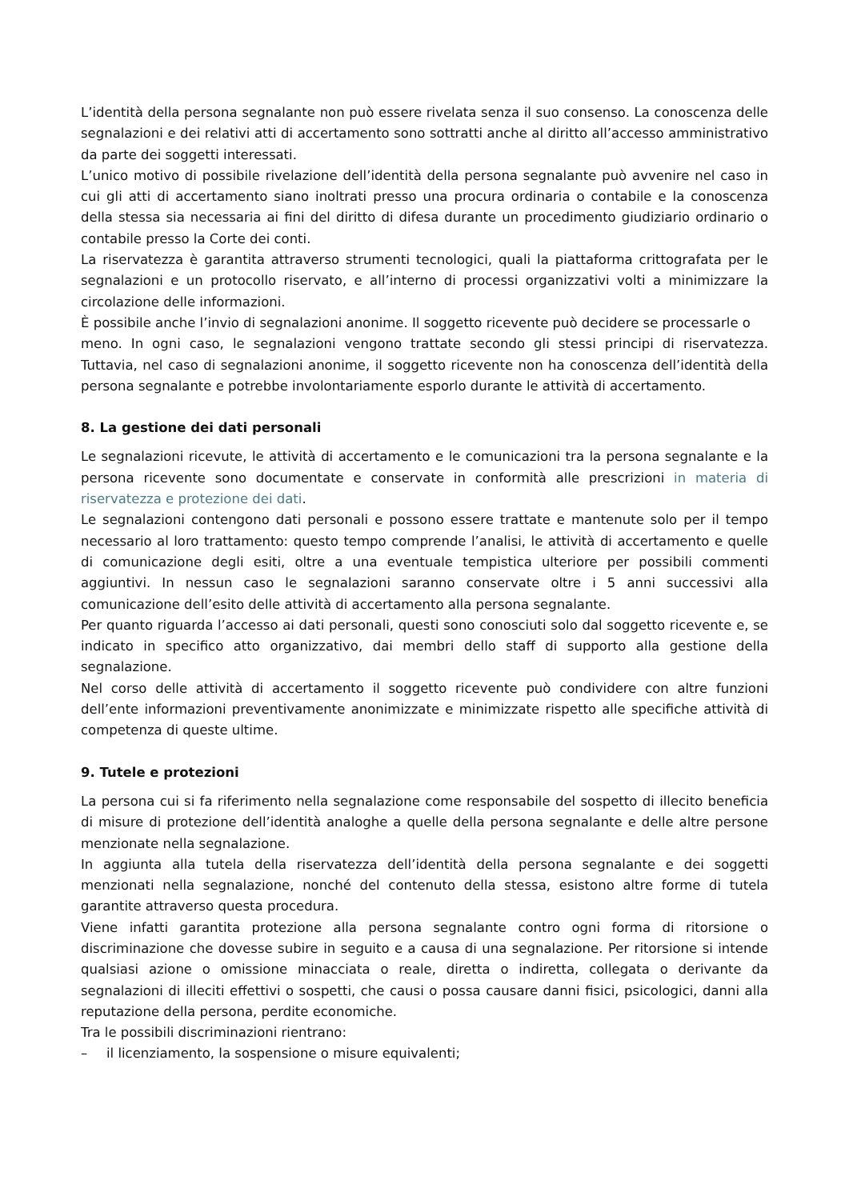L’identità della persona segnalante non può essere rivelata senza il suo consenso. La conoscenza delle segnalazioni e dei relativi atti di accertamento sono sottratti anche al diritto all’accesso amministrativo da parte dei soggetti interessati.
L’unico motivo di possibile rivelazione dell’identità della persona segnalante può avvenire nel caso in cui gli atti di accertamento siano inoltrati presso una procura ordinaria o contabile e la conoscenza della stessa sia necessaria ai fini del diritto di difesa durante un procedimento giudiziario ordinario o contabile presso la Corte dei conti.
La riservatezza è garantita attraverso strumenti tecnologici, quali la piattaforma crittografata per le segnalazioni e un protocollo riservato, e all’interno di processi organizzativi volti a minimizzare la circolazione delle informazioni.
È possibile anche l’invio di segnalazioni anonime. Il soggetto ricevente può decidere se processarle o
meno. In ogni caso, le segnalazioni vengono trattate secondo gli stessi principi di riservatezza. Tuttavia, nel caso di segnalazioni anonime, il soggetto ricevente non ha conoscenza dell’identità della persona segnalante e potrebbe involontariamente esporlo durante le attività di accertamento.
8. La gestione dei dati personali
Le segnalazioni ricevute, le attività di accertamento e le comunicazioni tra la persona segnalante e la persona ricevente sono documentate e conservate in conformità alle prescrizioni in materia di riservatezza e protezione dei dati.
Le segnalazioni contengono dati personali e possono essere trattate e mantenute solo per il tempo necessario al loro trattamento: questo tempo comprende l’analisi, le attività di accertamento e quelle di comunicazione degli esiti, oltre a una eventuale tempistica ulteriore per possibili commenti aggiuntivi. In nessun caso le segnalazioni saranno conservate oltre i 5 anni successivi alla comunicazione dell’esito delle attività di accertamento alla persona segnalante.
Per quanto riguarda l’accesso ai dati personali, questi sono conosciuti solo dal soggetto ricevente e, se indicato in specifico atto organizzativo, dai membri dello staff di supporto alla gestione della segnalazione.
Nel corso delle attività di accertamento il soggetto ricevente può condividere con altre funzioni dell’ente informazioni preventivamente anonimizzate e minimizzate rispetto alle specifiche attività di competenza di queste ultime.
9. Tutele e protezioni
La persona cui si fa riferimento nella segnalazione come responsabile del sospetto di illecito beneficia di misure di protezione dell’identità analoghe a quelle della persona segnalante e delle altre persone menzionate nella segnalazione.
In aggiunta alla tutela della riservatezza dell’identità della persona segnalante e dei soggetti menzionati nella segnalazione, nonché del contenuto della stessa, esistono altre forme di tutela garantite attraverso questa procedura.
Viene infatti garantita protezione alla persona segnalante contro ogni forma di ritorsione o discriminazione che dovesse subire in seguito e a causa di una segnalazione. Per ritorsione si intende qualsiasi azione o omissione minacciata o reale, diretta o indiretta, collegata o derivante da segnalazioni di illeciti effettivi o sospetti, che causi o possa causare danni fisici, psicologici, danni alla reputazione della persona, perdite economiche.
Tra le possibili discriminazioni rientrano:
– il licenziamento, la sospensione o misure equivalenti;